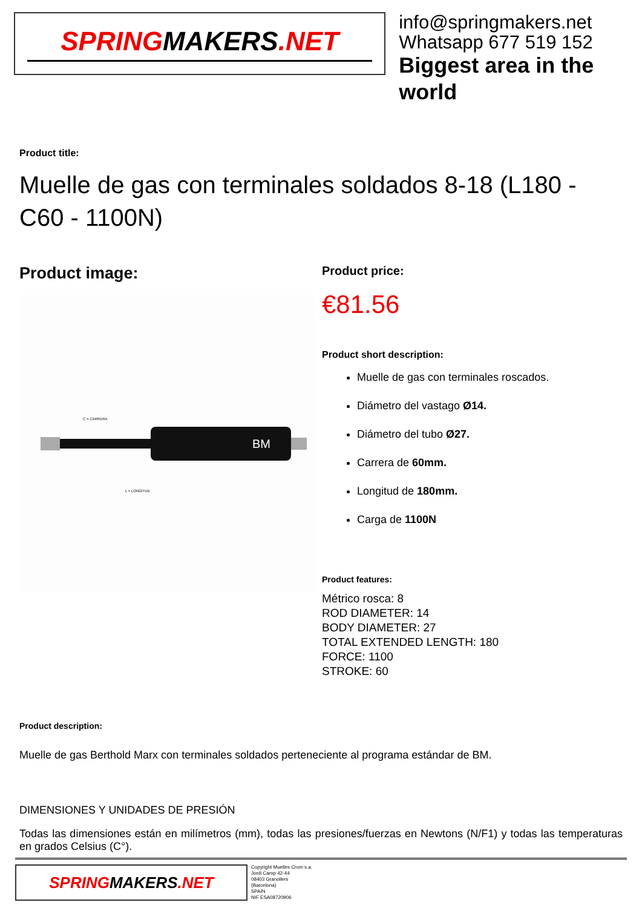SPRINGMAKERS.NET
info@springmakers.net
Whatsapp 677 519 152
Biggest area in the world
Product title:
Muelle de gas con terminales soldados 8-18 (L180 - C60 - 1100N)
Product image:
BM
L = LONGITUD
C = CARRERA
Product price:
€81.56
Product short description:
Muelle de gas con terminales roscados.
Diámetro del vastago Ø14.
Diámetro del tubo Ø27.
Carrera de 60mm.
Longitud de 180mm.
Carga de 1100N
Product features:
Métrico rosca: 8
ROD DIAMETER: 14
BODY DIAMETER: 27
TOTAL EXTENDED LENGTH: 180
FORCE: 1100
STROKE: 60
Product description:
Muelle de gas Berthold Marx con terminales soldados perteneciente al programa estándar de BM.
DIMENSIONES Y UNIDADES DE PRESIÓN
Todas las dimensiones están en milímetros (mm), todas las presiones/fuerzas en Newtons (N/F1) y todas las temperaturas en grados Celsius (C°).
SPRINGMAKERS.NET
Copyright Muelles Crom s.a.
Jordi Camp 42-44
08403 Granollers
(Barcelona)
SPAIN
NIF ESA08720906